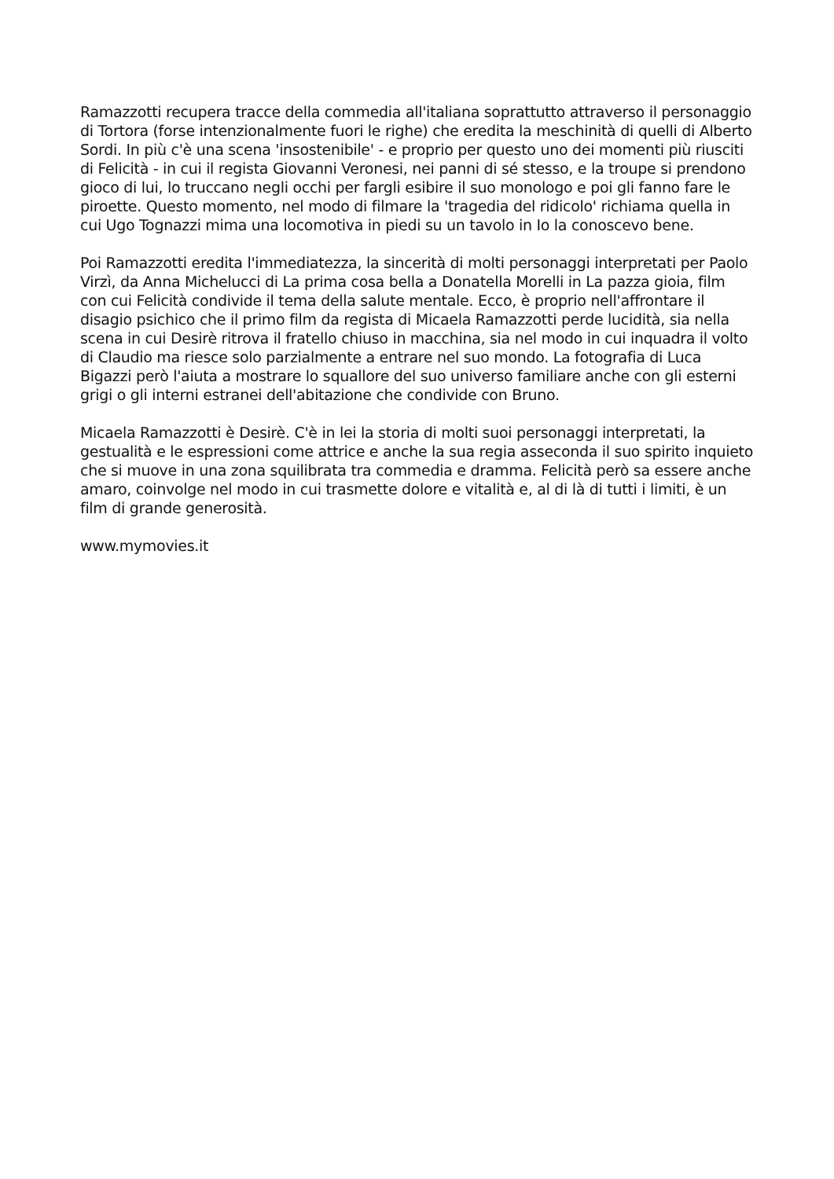Ramazzotti recupera tracce della commedia all'italiana soprattutto attraverso il personaggio di Tortora (forse intenzionalmente fuori le righe) che eredita la meschinità di quelli di Alberto Sordi. In più c'è una scena 'insostenibile' - e proprio per questo uno dei momenti più riusciti di Felicità - in cui il regista Giovanni Veronesi, nei panni di sé stesso, e la troupe si prendono gioco di lui, lo truccano negli occhi per fargli esibire il suo monologo e poi gli fanno fare le piroette. Questo momento, nel modo di filmare la 'tragedia del ridicolo' richiama quella in cui Ugo Tognazzi mima una locomotiva in piedi su un tavolo in Io la conoscevo bene.
Poi Ramazzotti eredita l'immediatezza, la sincerità di molti personaggi interpretati per Paolo Virzì, da Anna Michelucci di La prima cosa bella a Donatella Morelli in La pazza gioia, film con cui Felicità condivide il tema della salute mentale. Ecco, è proprio nell'affrontare il disagio psichico che il primo film da regista di Micaela Ramazzotti perde lucidità, sia nella scena in cui Desirè ritrova il fratello chiuso in macchina, sia nel modo in cui inquadra il volto di Claudio ma riesce solo parzialmente a entrare nel suo mondo. La fotografia di Luca Bigazzi però l'aiuta a mostrare lo squallore del suo universo familiare anche con gli esterni grigi o gli interni estranei dell'abitazione che condivide con Bruno.
Micaela Ramazzotti è Desirè. C'è in lei la storia di molti suoi personaggi interpretati, la gestualità e le espressioni come attrice e anche la sua regia asseconda il suo spirito inquieto che si muove in una zona squilibrata tra commedia e dramma. Felicità però sa essere anche amaro, coinvolge nel modo in cui trasmette dolore e vitalità e, al di là di tutti i limiti, è un film di grande generosità.
www.mymovies.it